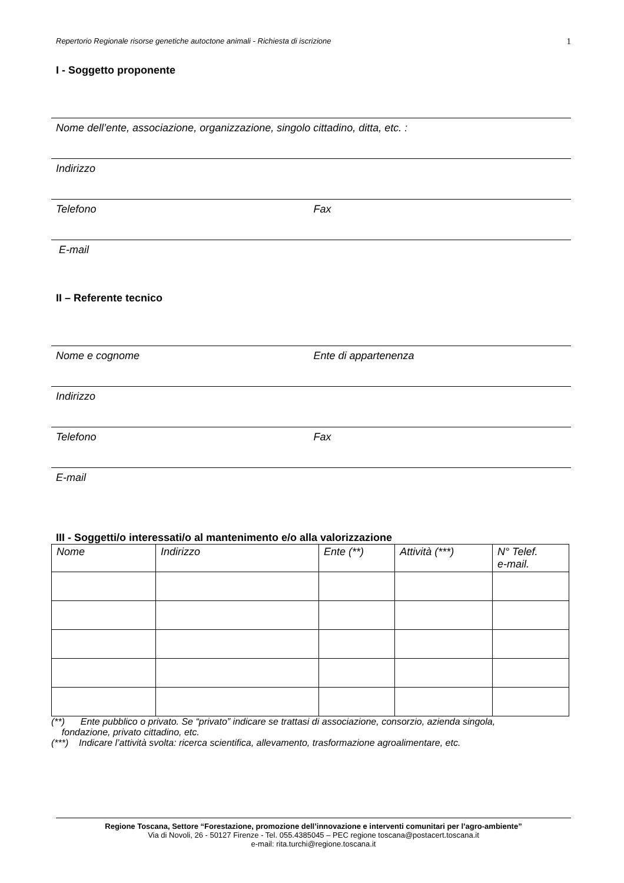Repertorio Regionale risorse genetiche autoctone animali - Richiesta di iscrizione 1
I - Soggetto proponente
Nome dell’ente, associazione, organizzazione, singolo cittadino, ditta, etc. :
Indirizzo
Telefono Fax
E-mail
II – Referente tecnico
Nome e cognome Ente di appartenenza
Indirizzo
Telefono Fax
E-mail
III - Soggetti/o interessati/o al mantenimento e/o alla valorizzazione
| Nome | Indirizzo | Ente (**) | Attività (***) | N° Telef. e-mail. |
| --- | --- | --- | --- | --- |
(**) Ente pubblico o privato. Se “privato” indicare se trattasi di associazione, consorzio, azienda singola,
fondazione, privato cittadino, etc.
(***) Indicare l’attività svolta: ricerca scientifica, allevamento, trasformazione agroalimentare, etc.
Regione Toscana, Settore “Forestazione, promozione dell’innovazione e interventi comunitari per l’agro-ambiente”
Via di Novoli, 26 - 50127 Firenze - Tel. 055.4385045 – PEC regione toscana@postacert.toscana.it
e-mail: rita.turchi@regione.toscana.it